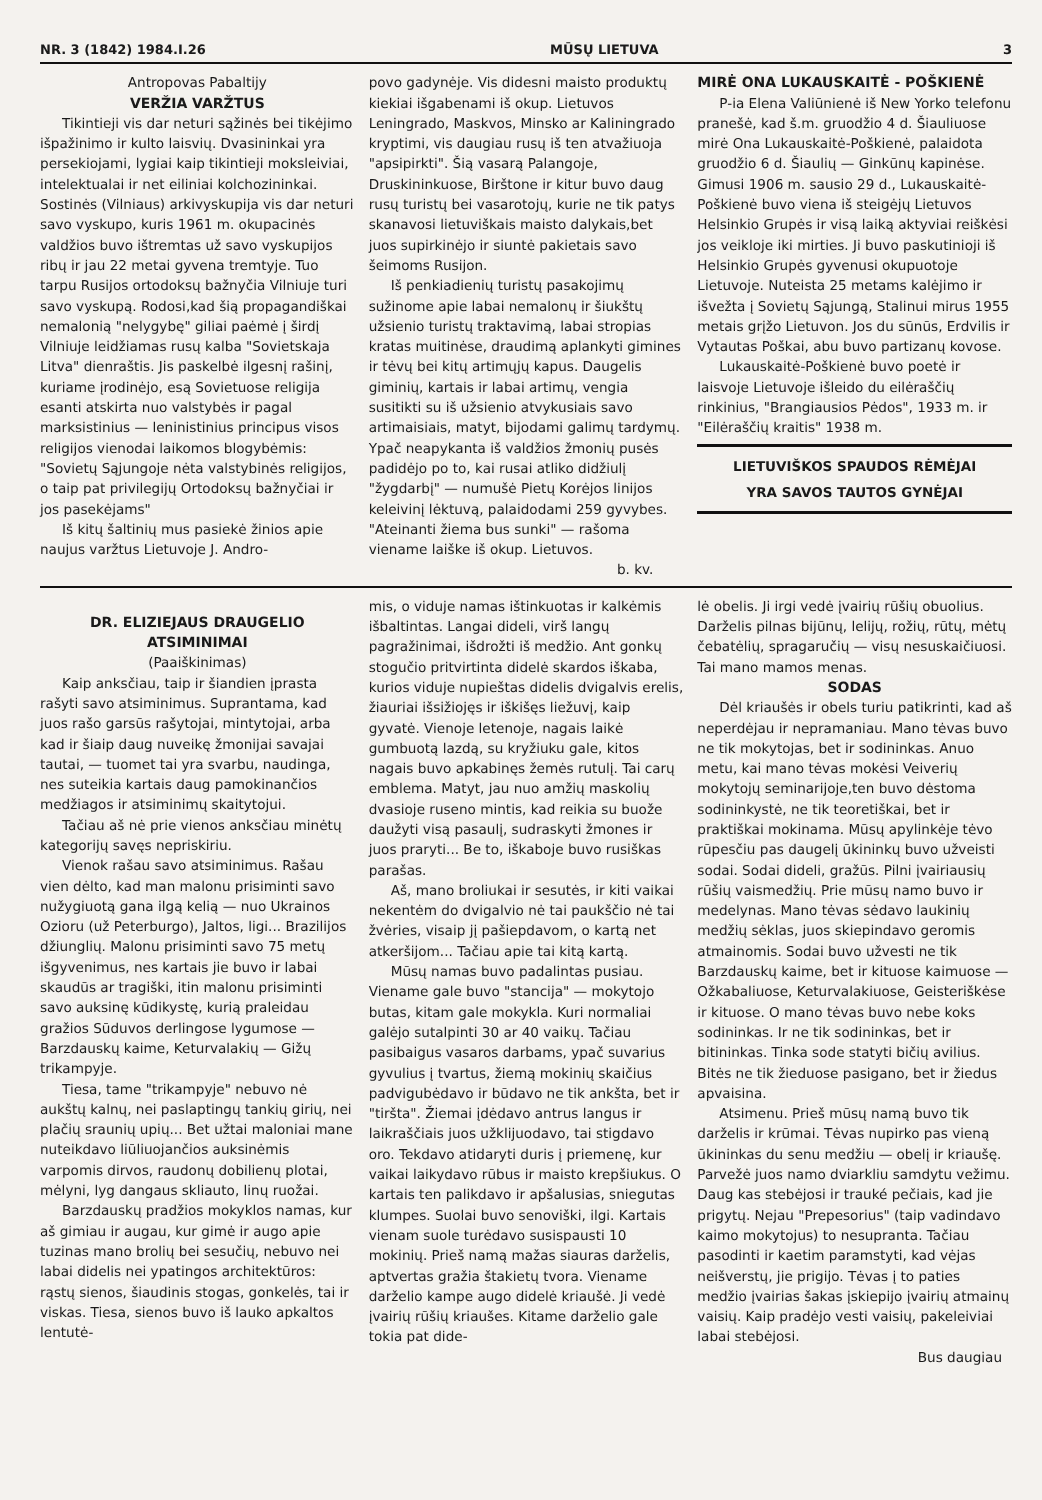NR. 3 (1842) 1984.I.26 MŪSŲ LIETUVA 3
Antropovas Pabaltijy
VERŽIA VARŽTUS
Tikintieji vis dar neturi sąžinės bei tikėjimo išpažinimo ir kulto laisvių. Dvasininkai yra persekiojami, lygiai kaip tikintieji moksleiviai, intelektualai ir net eiliniai kolchozininkai. Sostinės (Vilniaus) arkivyskupija vis dar neturi savo vyskupo, kuris 1961 m. okupacinės valdžios buvo ištremtas už savo vyskupijos ribų ir jau 22 metai gyvena tremtyje. Tuo tarpu Rusijos ortodoksų bažnyčia Vilniuje turi savo vyskupą. Rodosi,kad šią propagandiškai nemalonią "nelygybę" giliai paėmė į širdį Vilniuje leidžiamas rusų kalba "Sovietskaja Litva" dienraštis. Jis paskelbė ilgesnį rašinį, kuriame įrodinėjo, esą Sovietuose religija esanti atskirta nuo valstybės ir pagal marksistinius — leninistinius principus visos religijos vienodai laikomos blogybėmis: "Sovietų Sąjungoje nėta valstybinės religijos, o taip pat privilegijų Ortodoksų bažnyčiai ir jos pasekėjams"
Iš kitų šaltinių mus pasiekė žinios apie naujus varžtus Lietuvoje J. Andro-
povo gadynėje. Vis didesni maisto produktų kiekiai išgabenami iš okup. Lietuvos Leningrado, Maskvos, Minsko ar Kaliningrado kryptimi, vis daugiau rusų iš ten atvažiuoja "apsipirkti". Šią vasarą Palangoje, Druskininkuose, Birštone ir kitur buvo daug rusų turistų bei vasarotojų, kurie ne tik patys skanavosi lietuviškais maisto dalykais,bet juos supirkinėjo ir siuntė pakietais savo šeimoms Rusijon.
Iš penkiadienių turistų pasakojimų sužinome apie labai nemalonų ir šiukštų užsienio turistų traktavimą, labai stropias kratas muitinėse, draudimą aplankyti gimines ir tėvų bei kitų artimųjų kapus. Daugelis giminių, kartais ir labai artimų, vengia susitikti su iš užsienio atvykusiais savo artimaisiais, matyt, bijodami galimų tardymų. Ypač neapykanta iš valdžios žmonių pusės padidėjo po to, kai rusai atliko didžiulį "žygdarbį" — numušė Pietų Korėjos linijos keleivinį lėktuvą, palaidodami 259 gyvybes. "Ateinanti žiema bus sunki" — rašoma viename laiške iš okup. Lietuvos.
b. kv.
MIRĖ ONA LUKAUSKAITĖ - POŠKIENĖ
P-ia Elena Valiūnienė iš New Yorko telefonu pranešė, kad š.m. gruodžio 4 d. Šiauliuose mirė Ona Lukauskaitė-Poškienė, palaidota gruodžio 6 d. Šiaulių — Ginkūnų kapinėse. Gimusi 1906 m. sausio 29 d., Lukauskaitė-Poškienė buvo viena iš steigėjų Lietuvos Helsinkio Grupės ir visą laiką aktyviai reiškėsi jos veikloje iki mirties. Ji buvo paskutinioji iš Helsinkio Grupės gyvenusi okupuotoje Lietuvoje. Nuteista 25 metams kalėjimo ir išvežta į Sovietų Sąjungą, Stalinui mirus 1955 metais grįžo Lietuvon. Jos du sūnūs, Erdvilis ir Vytautas Poškai, abu buvo partizanų kovose.
Lukauskaitė-Poškienė buvo poetė ir laisvoje Lietuvoje išleido du eilėraščių rinkinius, "Brangiausios Pėdos", 1933 m. ir "Eilėraščių kraitis" 1938 m.
LIETUVIŠKOS SPAUDOS RĖMĖJAI
YRA SAVOS TAUTOS GYNĖJAI
DR. ELIZIEJAUS DRAUGELIO
ATSIMINIMAI
(Paaiškinimas)
Kaip anksčiau, taip ir šiandien įprasta rašyti savo atsiminimus. Suprantama, kad juos rašo garsūs rašytojai, mintytojai, arba kad ir šiaip daug nuveikę žmonijai savajai tautai, — tuomet tai yra svarbu, naudinga, nes suteikia kartais daug pamokinančios medžiagos ir atsiminimų skaitytojui.
Tačiau aš nė prie vienos anksčiau minėtų kategorijų savęs nepriskiriu.
Vienok rašau savo atsiminimus. Rašau vien dėlto, kad man malonu prisiminti savo nužygiuotą gana ilgą kelią — nuo Ukrainos Ozioru (už Peterburgo), Jaltos, ligi... Brazilijos džiunglių. Malonu prisiminti savo 75 metų išgyvenimus, nes kartais jie buvo ir labai skaudūs ar tragiški, itin malonu prisiminti savo auksinę kūdikystę, kurią praleidau gražios Sūduvos derlingose lygumose — Barzdauskų kaime, Keturvalakių — Gižų trikampyje.
Tiesa, tame "trikampyje" nebuvo nė aukštų kalnų, nei paslaptingų tankių girių, nei plačių sraunių upių... Bet užtai maloniai mane nuteikdavo liūliuojančios auksinėmis varpomis dirvos, raudonų dobilienų plotai, mėlyni, lyg dangaus skliauto, linų ruožai.
Barzdauskų pradžios mokyklos namas, kur aš gimiau ir augau, kur gimė ir augo apie tuzinas mano brolių bei sesučių, nebuvo nei labai didelis nei ypatingos architektūros: rąstų sienos, šiaudinis stogas, gonkelės, tai ir viskas. Tiesa, sienos buvo iš lauko apkaltos lentutė-
mis, o viduje namas ištinkuotas ir kalkėmis išbaltintas. Langai dideli, virš langų pagražinimai, išdrožti iš medžio. Ant gonkų stogučio pritvirtinta didelė skardos iškaba, kurios viduje nupieštas didelis dvigalvis erelis, žiauriai išsižiojęs ir iškišęs liežuvį, kaip gyvatė. Vienoje letenoje, nagais laikė gumbuotą lazdą, su kryžiuku gale, kitos nagais buvo apkabinęs žemės rutulį. Tai carų emblema. Matyt, jau nuo amžių maskolių dvasioje ruseno mintis, kad reikia su buože daužyti visą pasaulį, sudraskyti žmones ir juos praryti... Be to, iškaboje buvo rusiškas parašas.
Aš, mano broliukai ir sesutės, ir kiti vaikai nekentėm do dvigalvio nė tai paukščio nė tai žvėries, visaip jį pašiepdavom, o kartą net atkeršijom... Tačiau apie tai kitą kartą.
Mūsų namas buvo padalintas pusiau. Viename gale buvo "stancija" — mokytojo butas, kitam gale mokykla. Kuri normaliai galėjo sutalpinti 30 ar 40 vaikų. Tačiau pasibaigus vasaros darbams, ypač suvarius gyvulius į tvartus, žiemą mokinių skaičius padvigubėdavo ir būdavo ne tik ankšta, bet ir "tiršta". Žiemai įdėdavo antrus langus ir laikraščiais juos užklijuodavo, tai stigdavo oro. Tekdavo atidaryti duris į priemenę, kur vaikai laikydavo rūbus ir maisto krepšiukus. O kartais ten palikdavo ir apšalusias, sniegutas klumpes. Suolai buvo senoviški, ilgi. Kartais vienam suole turėdavo susispausti 10 mokinių. Prieš namą mažas siauras darželis, aptvertas gražia štakietų tvora. Viename darželio kampe augo didelė kriaušė. Ji vedė įvairių rūšių kriaušes. Kitame darželio gale tokia pat dide-
lė obelis. Ji irgi vedė įvairių rūšių obuolius. Darželis pilnas bijūnų, lelijų, rožių, rūtų, mėtų čebatėlių, spragaručių — visų nesuskaičiuosi. Tai mano mamos menas.
SODAS
Dėl kriaušės ir obels turiu patikrinti, kad aš neperdėjau ir nepramaniau. Mano tėvas buvo ne tik mokytojas, bet ir sodininkas. Anuo metu, kai mano tėvas mokėsi Veiverių mokytojų seminarijoje,ten buvo dėstoma sodininkystė, ne tik teoretiškai, bet ir praktiškai mokinama. Mūsų apylinkėje tėvo rūpesčiu pas daugelį ūkininkų buvo užveisti sodai. Sodai dideli, gražūs. Pilni įvairiausių rūšių vaismedžių. Prie mūsų namo buvo ir medelynas. Mano tėvas sėdavo laukinių medžių sėklas, juos skiepindavo geromis atmainomis. Sodai buvo užvesti ne tik Barzdauskų kaime, bet ir kituose kaimuose — Ožkabaliuose, Keturvalakiuose, Geisteriškėse ir kituose. O mano tėvas buvo nebe koks sodininkas. Ir ne tik sodininkas, bet ir bitininkas. Tinka sode statyti bičių avilius. Bitės ne tik žieduose pasigano, bet ir žiedus apvaisina.
Atsimenu. Prieš mūsų namą buvo tik darželis ir krūmai. Tėvas nupirko pas vieną ūkininkas du senu medžiu — obelį ir kriaušę. Parvežė juos namo dviarkliu samdytu vežimu. Daug kas stebėjosi ir trauké pečiais, kad jie prigytų. Nejau "Prepesorius" (taip vadindavo kaimo mokytojus) to nesupranta. Tačiau pasodinti ir kaetim paramstyti, kad vėjas neišverstų, jie prigijo. Tėvas į to paties medžio įvairias šakas įskiepijo įvairių atmainų vaisių. Kaip pradėjo vesti vaisių, pakeleiviai labai stebėjosi.
Bus daugiau